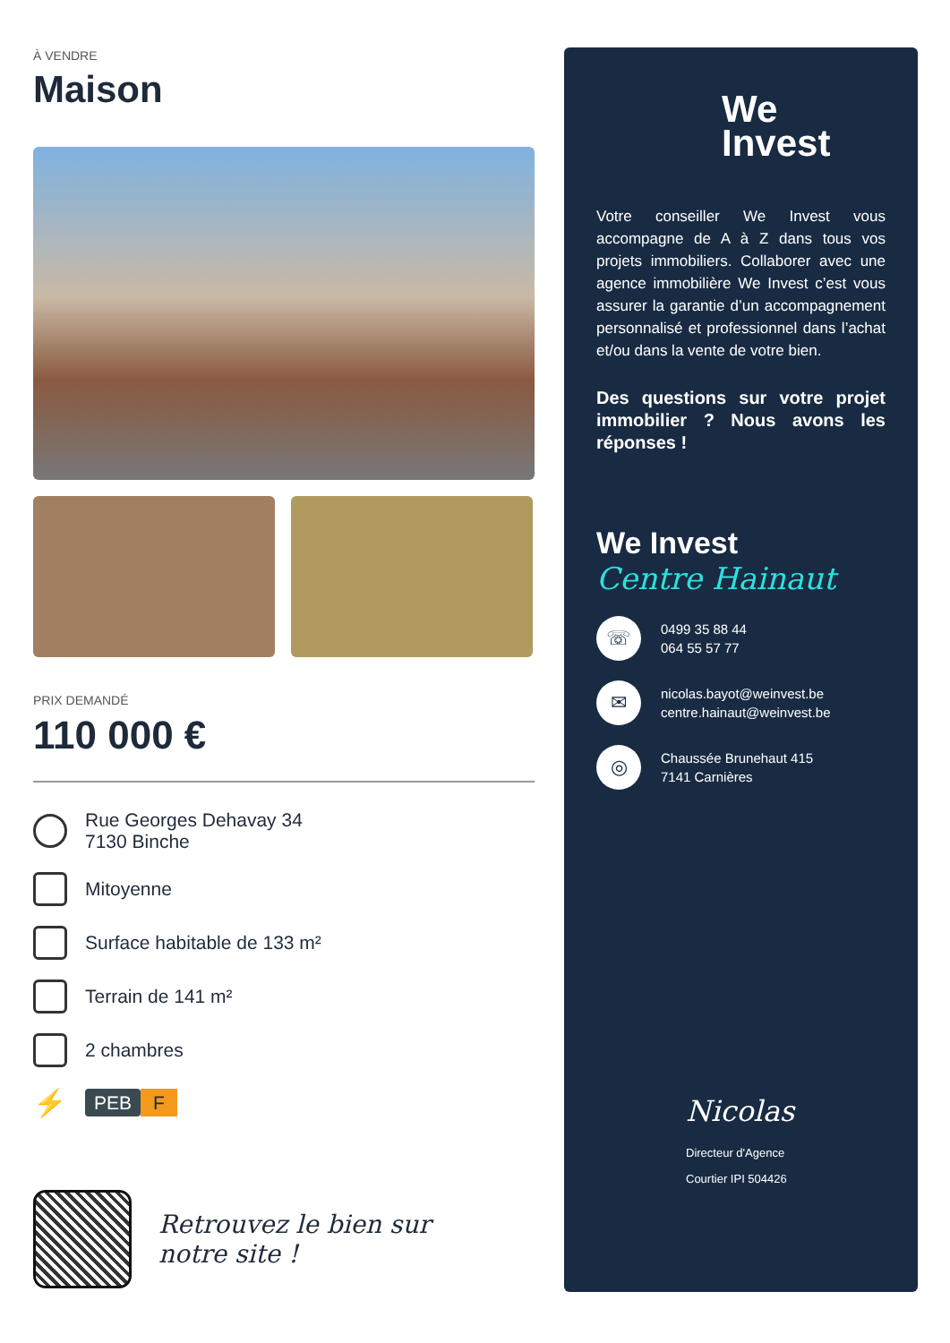À VENDRE
Maison
PRIX DEMANDÉ
110 000 €
Rue Georges Dehavay 34
7130 Binche
Mitoyenne
Surface habitable de 133 m²
Terrain de 141 m²
2 chambres
⚡
PEB F
Retrouvez le bien sur
notre site !
We
Invest
Votre conseiller We Invest vous accompagne de A à Z dans tous vos projets immobiliers. Collaborer avec une agence immobilière We Invest c’est vous assurer la garantie d’un accompagnement personnalisé et professionnel dans l’achat et/ou dans la vente de votre bien.
Des questions sur votre projet immobilier ? Nous avons les réponses !
We Invest
Centre Hainaut
☏
0499 35 88 44
064 55 57 77
✉
nicolas.bayot@weinvest.be
centre.hainaut@weinvest.be
◎
Chaussée Brunehaut 415
7141 Carnières
Nicolas
Directeur d'Agence
Courtier IPI 504426